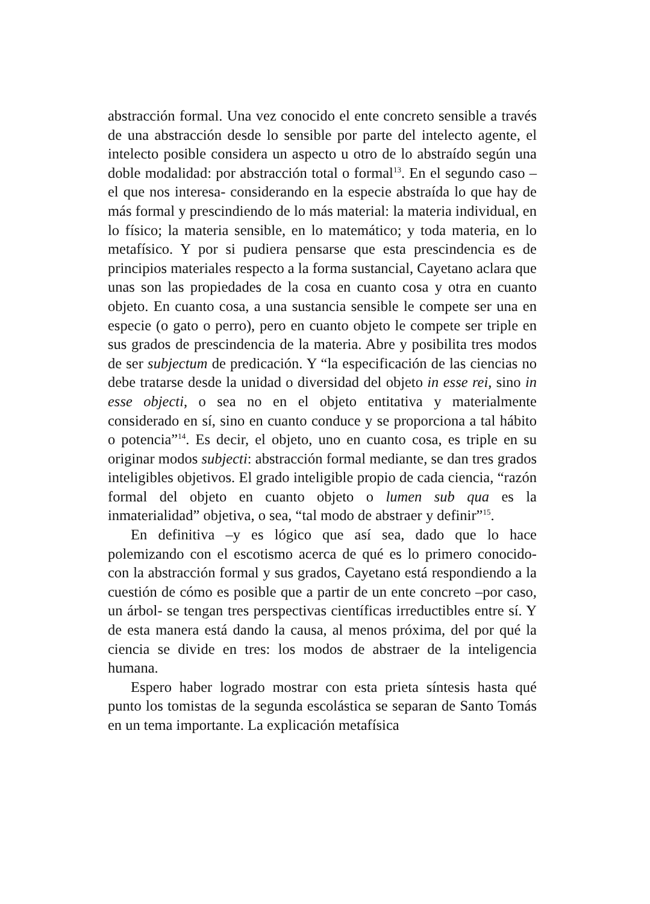abstracción formal. Una vez conocido el ente concreto sensible a través de una abstracción desde lo sensible por parte del intelecto agente, el intelecto posible considera un aspecto u otro de lo abstraído según una doble modalidad: por abstracción total o formal<sup>13</sup>. En el segundo caso –el que nos interesa- considerando en la especie abstraída lo que hay de más formal y prescindiendo de lo más material: la materia individual, en lo físico; la materia sensible, en lo matemático; y toda materia, en lo metafísico. Y por si pudiera pensarse que esta prescindencia es de principios materiales respecto a la forma sustancial, Cayetano aclara que unas son las propiedades de la cosa en cuanto cosa y otra en cuanto objeto. En cuanto cosa, a una sustancia sensible le compete ser una en especie (o gato o perro), pero en cuanto objeto le compete ser triple en sus grados de prescindencia de la materia. Abre y posibilita tres modos de ser subjectum de predicación. Y “la especificación de las ciencias no debe tratarse desde la unidad o diversidad del objeto in esse rei, sino in esse objecti, o sea no en el objeto entitativa y materialmente considerado en sí, sino en cuanto conduce y se proporciona a tal hábito o potencia”<sup>14</sup>. Es decir, el objeto, uno en cuanto cosa, es triple en su originar modos subjecti: abstracción formal mediante, se dan tres grados inteligibles objetivos. El grado inteligible propio de cada ciencia, “razón formal del objeto en cuanto objeto o lumen sub qua es la inmaterialidad” objetiva, o sea, “tal modo de abstraer y definir”<sup>15</sup>.
En definitiva –y es lógico que así sea, dado que lo hace polemizando con el escotismo acerca de qué es lo primero conocido- con la abstracción formal y sus grados, Cayetano está respondiendo a la cuestión de cómo es posible que a partir de un ente concreto –por caso, un árbol- se tengan tres perspectivas científicas irreductibles entre sí. Y de esta manera está dando la causa, al menos próxima, del por qué la ciencia se divide en tres: los modos de abstraer de la inteligencia humana.
Espero haber logrado mostrar con esta prieta síntesis hasta qué punto los tomistas de la segunda escolástica se separan de Santo Tomás en un tema importante. La explicación metafísica